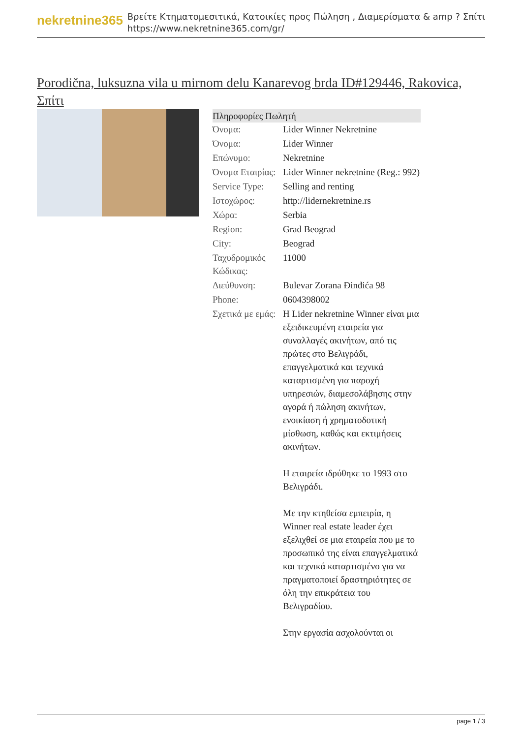nekretnine365
Βρείτε Κτηματομεσιτικά, Κατοικίες προς Πώληση , Διαμερίσματα & amp ? Σπίτι
https://www.nekretnine365.com/gr/
Porodična, luksuzna vila u mirnom delu Kanarevog brda ID#129446, Rakovica, Σπίτι
| Πληροφορίες Πωλητή | | |
| --- | --- | --- |
| Όνομα: | Lider Winner Nekretnine | |
| Όνομα: | Lider Winner | |
| Επώνυμο: | Nekretnine | |
| Όνομα Εταιρίας: | Lider Winner nekretnine (Reg.: 992) | |
| Service Type: | Selling and renting | |
| Ιστοχώρος: | http://lidernekretnine.rs | |
| Χώρα: | Serbia | |
| Region: | Grad Beograd | |
| City: | Beograd | |
| Ταχυδρομικός Κώδικας: | 11000 | |
| Διεύθυνση: | Bulevar Zorana Đinđića 98 | |
| Phone: | 0604398002 | |
| Σχετικά με εμάς: | Η Lider nekretnine Winner είναι μια εξειδικευμένη εταιρεία για συναλλαγές ακινήτων, από τις πρώτες στο Βελιγράδι, επαγγελματικά και τεχνικά καταρτισμένη για παροχή υπηρεσιών, διαμεσολάβησης στην αγορά ή πώληση ακινήτων, ενοικίαση ή χρηματοδοτική μίσθωση, καθώς και εκτιμήσεις ακινήτων. Η εταιρεία ιδρύθηκε το 1993 στο Βελιγράδι. Με την κτηθείσα εμπειρία, η Winner real estate leader έχει εξελιχθεί σε μια εταιρεία που με το προσωπικό της είναι επαγγελματικά και τεχνικά καταρτισμένο για να πραγματοποιεί δραστηριότητες σε όλη την επικράτεια του Βελιγραδίου. Στην εργασία ασχολούνται οι | |
page 1 / 3